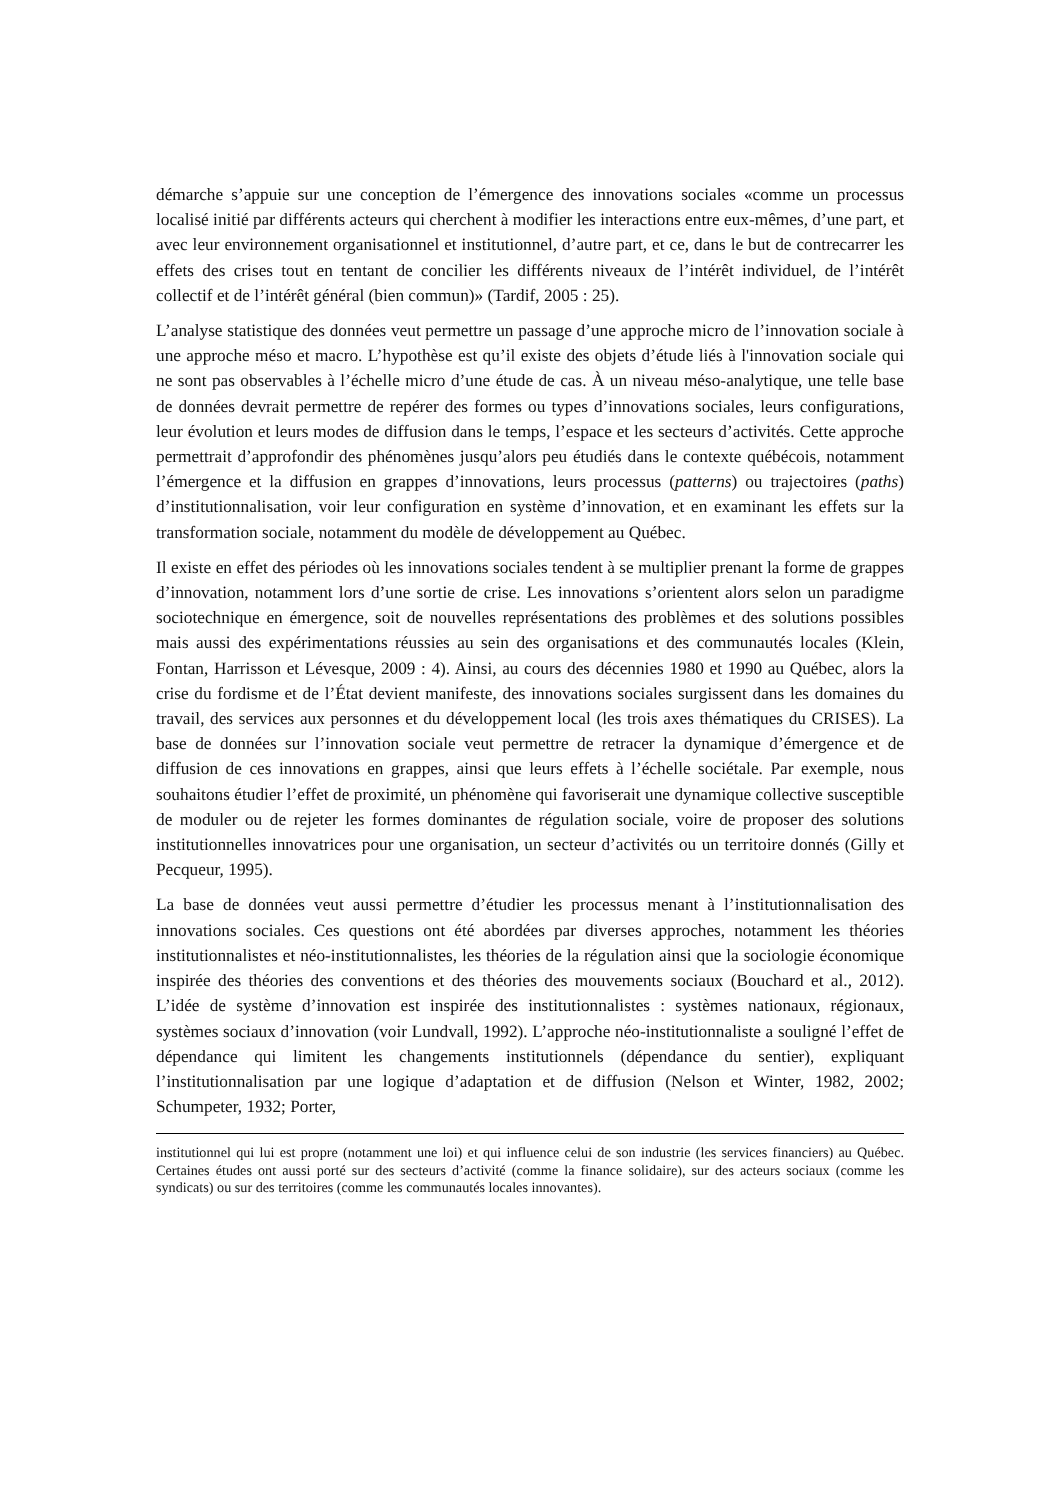démarche s’appuie sur une conception de l’émergence des innovations sociales «comme un processus localisé initié par différents acteurs qui cherchent à modifier les interactions entre eux-mêmes, d’une part, et avec leur environnement organisationnel et institutionnel, d’autre part, et ce, dans le but de contrecarrer les effets des crises tout en tentant de concilier les différents niveaux de l’intérêt individuel, de l’intérêt collectif et de l’intérêt général (bien commun)» (Tardif, 2005 : 25).
L’analyse statistique des données veut permettre un passage d’une approche micro de l’innovation sociale à une approche méso et macro. L’hypothèse est qu’il existe des objets d’étude liés à l'innovation sociale qui ne sont pas observables à l’échelle micro d’une étude de cas. À un niveau méso-analytique, une telle base de données devrait permettre de repérer des formes ou types d’innovations sociales, leurs configurations, leur évolution et leurs modes de diffusion dans le temps, l’espace et les secteurs d’activités. Cette approche permettrait d’approfondir des phénomènes jusqu’alors peu étudiés dans le contexte québécois, notamment l’émergence et la diffusion en grappes d’innovations, leurs processus (patterns) ou trajectoires (paths) d’institutionnalisation, voir leur configuration en système d’innovation, et en examinant les effets sur la transformation sociale, notamment du modèle de développement au Québec.
Il existe en effet des périodes où les innovations sociales tendent à se multiplier prenant la forme de grappes d’innovation, notamment lors d’une sortie de crise. Les innovations s’orientent alors selon un paradigme sociotechnique en émergence, soit de nouvelles représentations des problèmes et des solutions possibles mais aussi des expérimentations réussies au sein des organisations et des communautés locales (Klein, Fontan, Harrisson et Lévesque, 2009 : 4). Ainsi, au cours des décennies 1980 et 1990 au Québec, alors la crise du fordisme et de l’État devient manifeste, des innovations sociales surgissent dans les domaines du travail, des services aux personnes et du développement local (les trois axes thématiques du CRISES). La base de données sur l’innovation sociale veut permettre de retracer la dynamique d’émergence et de diffusion de ces innovations en grappes, ainsi que leurs effets à l’échelle sociétale. Par exemple, nous souhaitons étudier l’effet de proximité, un phénomène qui favoriserait une dynamique collective susceptible de moduler ou de rejeter les formes dominantes de régulation sociale, voire de proposer des solutions institutionnelles innovatrices pour une organisation, un secteur d’activités ou un territoire donnés (Gilly et Pecqueur, 1995).
La base de données veut aussi permettre d’étudier les processus menant à l’institutionnalisation des innovations sociales. Ces questions ont été abordées par diverses approches, notamment les théories institutionnalistes et néo-institutionnalistes, les théories de la régulation ainsi que la sociologie économique inspirée des théories des conventions et des théories des mouvements sociaux (Bouchard et al., 2012). L’idée de système d’innovation est inspirée des institutionnalistes : systèmes nationaux, régionaux, systèmes sociaux d’innovation (voir Lundvall, 1992). L’approche néo-institutionnaliste a souligné l’effet de dépendance qui limitent les changements institutionnels (dépendance du sentier), expliquant l’institutionnalisation par une logique d’adaptation et de diffusion (Nelson et Winter, 1982, 2002; Schumpeter, 1932; Porter,
institutionnel qui lui est propre (notamment une loi) et qui influence celui de son industrie (les services financiers) au Québec. Certaines études ont aussi porté sur des secteurs d’activité (comme la finance solidaire), sur des acteurs sociaux (comme les syndicats) ou sur des territoires (comme les communautés locales innovantes).